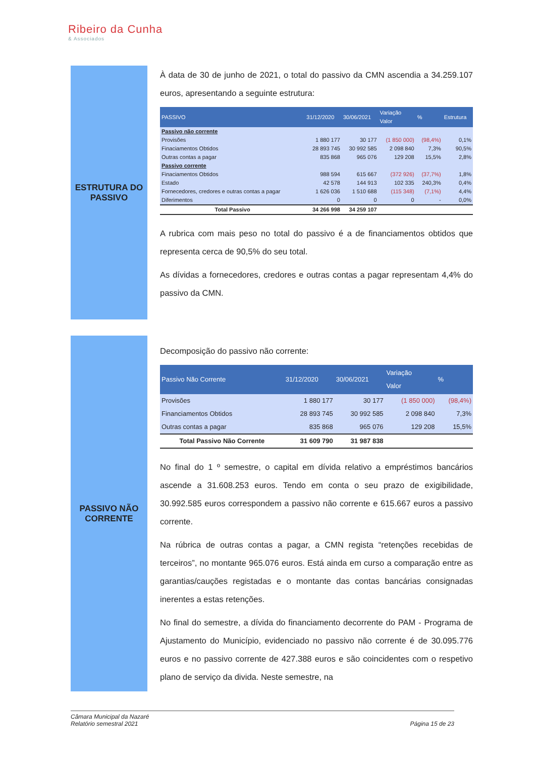Ribeiro da Cunha
& Associados
ESTRUTURA DO
PASSIVO
À data de 30 de junho de 2021, o total do passivo da CMN ascendia a 34.259.107 euros, apresentando a seguinte estrutura:
| PASSIVO | 31/12/2020 | 30/06/2021 | Variação Valor | % | Estrutura |
| --- | --- | --- | --- | --- | --- |
| Passivo não corrente | | | | | |
| Provisões | 1 880 177 | 30 177 | (1 850 000) | (98,4%) | 0,1% |
| Finaciamentos Obtidos | 28 893 745 | 30 992 585 | 2 098 840 | 7,3% | 90,5% |
| Outras contas a pagar | 835 868 | 965 076 | 129 208 | 15,5% | 2,8% |
| Passivo corrente | | | | | |
| Finaciamentos Obtidos | 988 594 | 615 667 | (372 926) | (37,7%) | 1,8% |
| Estado | 42 578 | 144 913 | 102 335 | 240,3% | 0,4% |
| Fornecedores, credores e outras contas a pagar | 1 626 036 | 1 510 688 | (115 348) | (7,1%) | 4,4% |
| Diferimentos | 0 | 0 | 0 | - | 0,0% |
| Total Passivo | 34 266 998 | 34 259 107 | | | |
A rubrica com mais peso no total do passivo é a de financiamentos obtidos que representa cerca de 90,5% do seu total.
As dívidas a fornecedores, credores e outras contas a pagar representam 4,4% do passivo da CMN.
PASSIVO NÃO
CORRENTE
Decomposição do passivo não corrente:
| Passivo Não Corrente | 31/12/2020 | 30/06/2021 | Variação Valor | % |
| --- | --- | --- | --- | --- |
| Provisões | 1 880 177 | 30 177 | (1 850 000) | (98,4%) |
| Financiamentos Obtidos | 28 893 745 | 30 992 585 | 2 098 840 | 7,3% |
| Outras contas a pagar | 835 868 | 965 076 | 129 208 | 15,5% |
| Total Passivo Não Corrente | 31 609 790 | 31 987 838 | | |
No final do 1 º semestre, o capital em dívida relativo a empréstimos bancários ascende a 31.608.253 euros. Tendo em conta o seu prazo de exigibilidade, 30.992.585 euros correspondem a passivo não corrente e 615.667 euros a passivo corrente.
Na rúbrica de outras contas a pagar, a CMN regista “retenções recebidas de terceiros”, no montante 965.076 euros. Está ainda em curso a comparação entre as garantias/cauções registadas e o montante das contas bancárias consignadas inerentes a estas retenções.
No final do semestre, a dívida do financiamento decorrente do PAM - Programa de Ajustamento do Município, evidenciado no passivo não corrente é de 30.095.776 euros e no passivo corrente de 427.388 euros e são coincidentes com o respetivo plano de serviço da divida. Neste semestre, na
Câmara Municipal da Nazaré
Relatório semestral 2021
Página 15 de 23